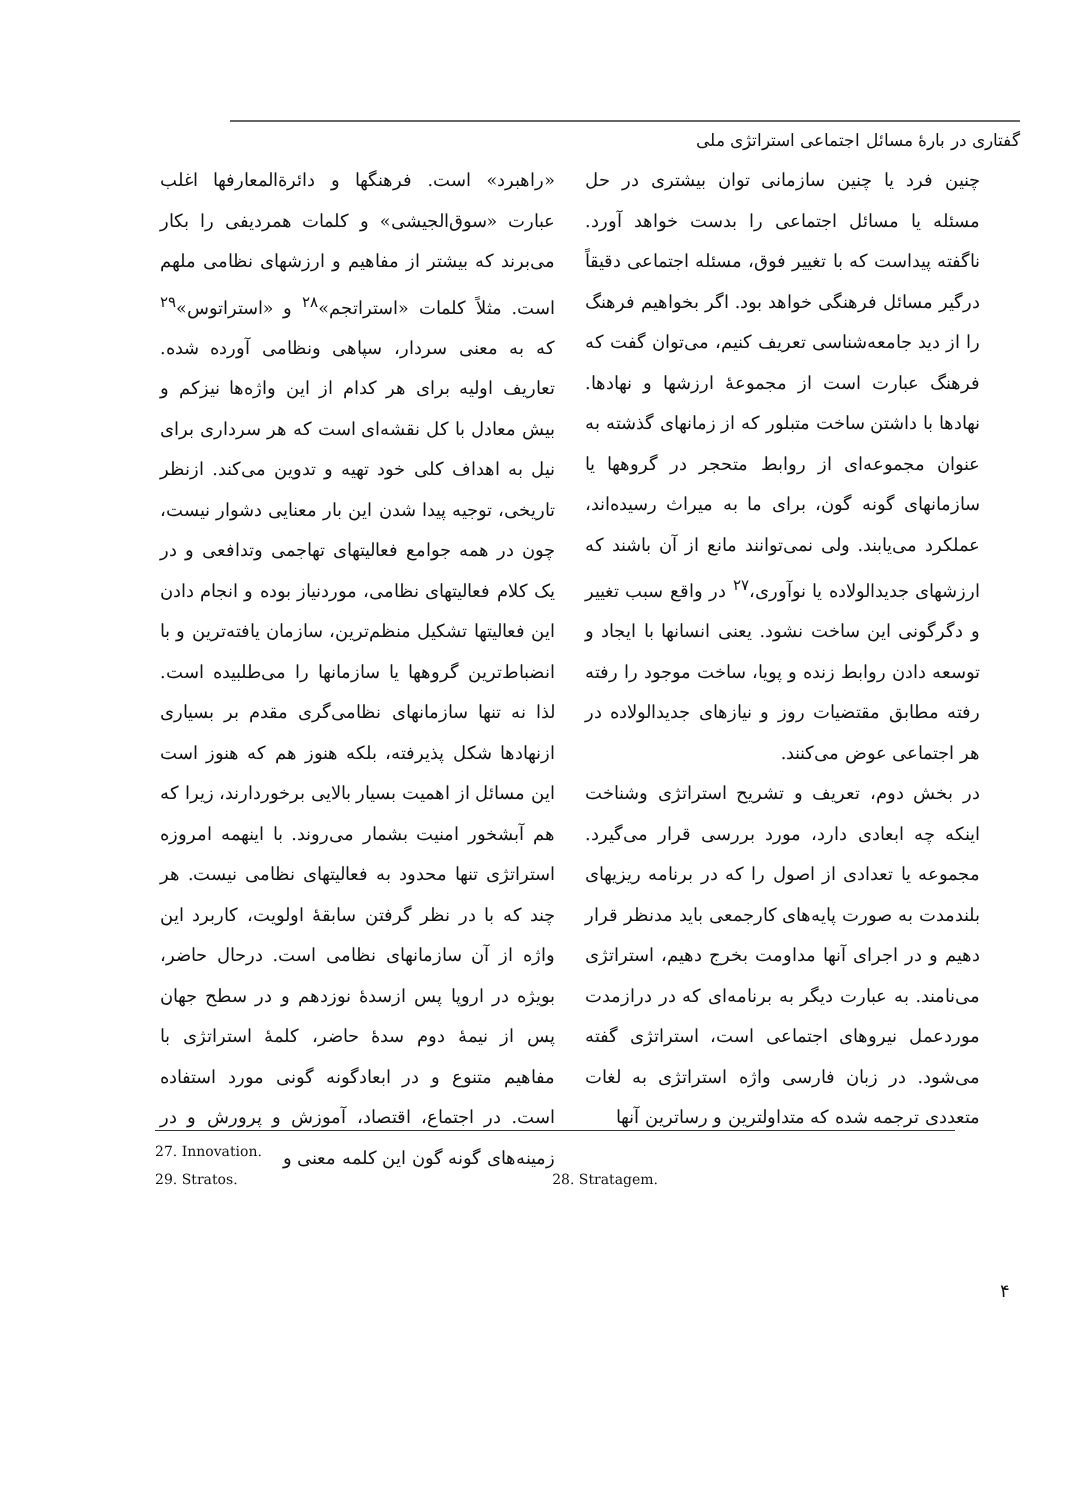گفتاری در بارهٔ مسائل اجتماعی استراتژی ملی
چنین فرد یا چنین سازمانی توان بیشتری در حل مسئله یا مسائل اجتماعی را بدست خواهد آورد. ناگفته پیداست که با تغییر فوق، مسئله اجتماعی دقیقاً درگیر مسائل فرهنگی خواهد بود. اگر بخواهیم فرهنگ را از دید جامعه‌شناسی تعریف کنیم، می‌توان گفت که فرهنگ عبارت است از مجموعهٔ ارزشها و نهادها. نهادها با داشتن ساخت متبلور که از زمانهای گذشته به عنوان مجموعه‌ای از روابط متحجر در گروهها یا سازمانهای گونه گون، برای ما به میراث رسیده‌اند، عملکرد می‌یابند. ولی نمی‌توانند مانع از آن باشند که ارزشهای جدیدالولاده یا نوآوری،<sup>۲۷</sup> در واقع سبب تغییر و دگرگونی این ساخت نشود. یعنی انسانها با ایجاد و توسعه دادن روابط زنده و پویا، ساخت موجود را رفته رفته مطابق مقتضیات روز و نیازهای جدیدالولاده در هر اجتماعی عوض می‌کنند.
در بخش دوم، تعریف و تشریح استراتژی وشناخت اینکه چه ابعادی دارد، مورد بررسی قرار می‌گیرد. مجموعه یا تعدادی از اصول را که در برنامه ریزیهای بلندمدت به صورت پایه‌های کارجمعی باید مدنظر قرار دهیم و در اجرای آنها مداومت بخرج دهیم، استراتژی می‌نامند. به عبارت دیگر به برنامه‌ای که در درازمدت موردعمل نیروهای اجتماعی است، استراتژی گفته می‌شود. در زبان فارسی واژه استراتژی به لغات متعددی ترجمه شده که متداولترین و رساترین آنها
«راهبرد» است. فرهنگها و دائرةالمعارفها اغلب عبارت «سوق‌الجیشی» و کلمات همردیفی را بکار می‌برند که بیشتر از مفاهیم و ارزشهای نظامی ملهم است. مثلاً کلمات «استراتجم»<sup>۲۸</sup> و «استراتوس»<sup>۲۹</sup> که به معنی سردار، سپاهی ونظامی آورده شده. تعاریف اولیه برای هر کدام از این واژه‌ها نیزکم و بیش معادل با کل نقشه‌ای است که هر سرداری برای نیل به اهداف کلی خود تهیه و تدوین می‌کند. ازنظر تاریخی، توجیه پیدا شدن این بار معنایی دشوار نیست، چون در همه جوامع فعالیتهای تهاجمی وتدافعی و در یک کلام فعالیتهای نظامی، موردنیاز بوده و انجام دادن این فعالیتها تشکیل منظم‌ترین، سازمان یافته‌ترین و با انضباط‌ترین گروهها یا سازمانها را می‌طلبیده است. لذا نه تنها سازمانهای نظامی‌گری مقدم بر بسیاری ازنهادها شکل پذیرفته، بلکه هنوز هم که هنوز است این مسائل از اهمیت بسیار بالایی برخوردارند، زیرا که هم آبشخور امنیت بشمار می‌روند. با اینهمه امروزه استراتژی تنها محدود به فعالیتهای نظامی نیست. هر چند که با در نظر گرفتن سابقهٔ اولویت، کاربرد این واژه از آن سازمانهای نظامی است. درحال حاضر، بویژه در اروپا پس ازسدهٔ نوزدهم و در سطح جهان پس از نیمهٔ دوم سدهٔ حاضر، کلمهٔ استراتژی با مفاهیم متنوع و در ابعادگونه گونی مورد استفاده است. در اجتماع، اقتصاد، آموزش و پرورش و در زمینه‌های گونه گون این کلمه معنی و
27. Innovation.
29. Stratos. 28. Stratagem.
۴